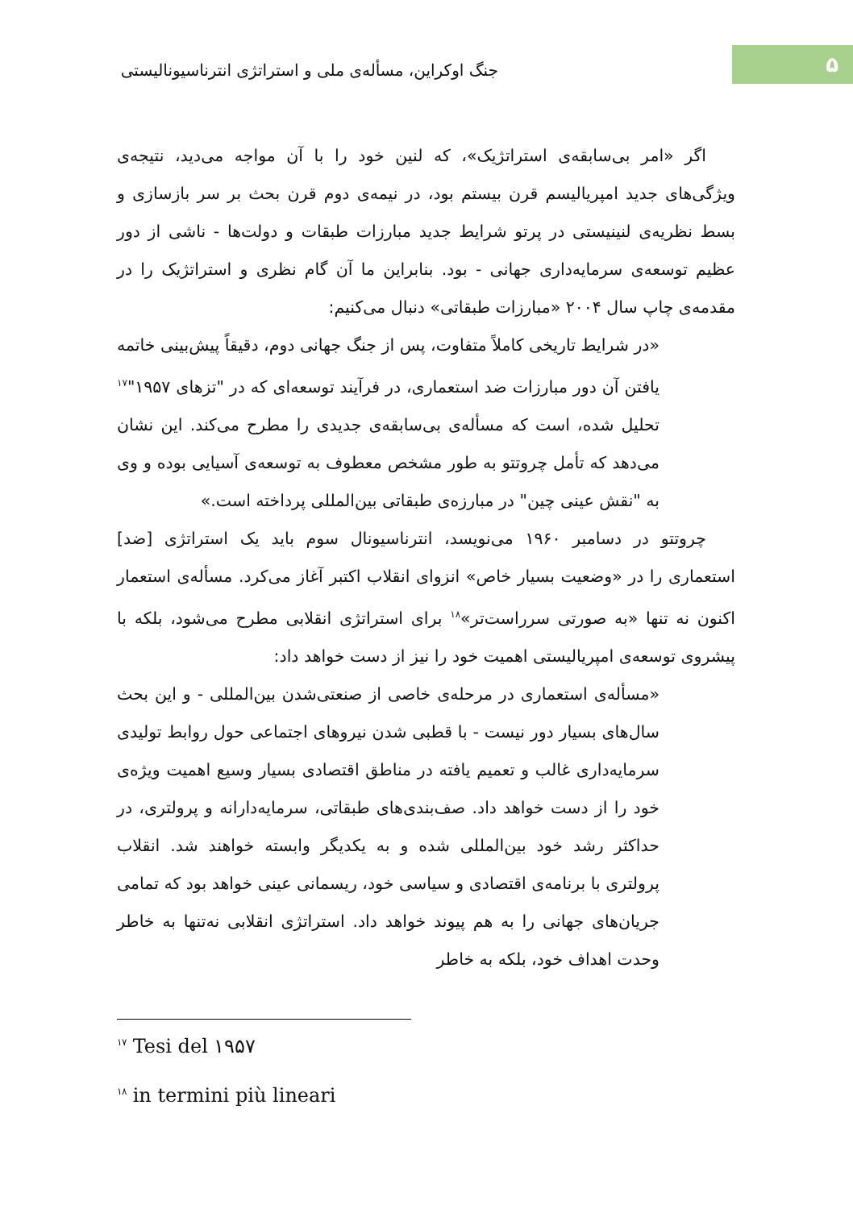۵
جنگ اوکراین، مسأله‌ی ملی و استراتژی انترناسیونالیستی
اگر «امر بی‌سابقه‌ی استراتژیک»، که لنین خود را با آن مواجه می‌دید، نتیجه‌ی ویژگی‌های جدید امپریالیسم قرن بیستم بود، در نیمه‌ی دوم قرن بحث بر سر بازسازی و بسط نظریه‌ی لنینیستی در پرتو شرایط جدید مبارزات طبقات و دولت‌ها - ناشی از دور عظیم توسعه‌ی سرمایه‌داری جهانی - بود. بنابراین ما آن گام نظری و استراتژیک را در مقدمه‌ی چاپ سال ۲۰۰۴ «مبارزات طبقاتی» دنبال می‌کنیم:
«در شرایط تاریخی کاملاً متفاوت، پس از جنگ جهانی دوم، دقیقاً پیش‌بینی خاتمه یافتن آن دور مبارزات ضد استعماری، در فرآیند توسعه‌ای که در "تزهای ۱۹۵۷"<sup>۱۷</sup> تحلیل شده، است که مسأله‌ی بی‌سابقه‌ی جدیدی را مطرح می‌کند. این نشان می‌دهد که تأمل چروتتو به طور مشخص معطوف به توسعه‌ی آسیایی بوده و وی به "نقش عینی چین" در مبارزه‌ی طبقاتی بین‌المللی پرداخته است.»
چروتتو در دسامبر ۱۹۶۰ می‌نویسد، انترناسیونال سوم باید یک استراتژی [ضد] استعماری را در «وضعیت بسیار خاص» انزوای انقلاب اکتبر آغاز می‌کرد. مسأله‌ی استعمار اکنون نه تنها «به صورتی سرراست‌تر»<sup>۱۸</sup> برای استراتژی انقلابی مطرح می‌شود، بلکه با پیشروی توسعه‌ی امپریالیستی اهمیت خود را نیز از دست خواهد داد:
«مسأله‌ی استعماری در مرحله‌ی خاصی از صنعتی‌شدن بین‌المللی - و این بحث سال‌های بسیار دور نیست - با قطبی شدن نیروهای اجتماعی حول روابط تولیدی سرمایه‌داری غالب و تعمیم یافته در مناطق اقتصادی بسیار وسیع اهمیت ویژه‌ی خود را از دست خواهد داد. صف‌بندی‌های طبقاتی، سرمایه‌دارانه و پرولتری، در حداکثر رشد خود بین‌المللی شده و به یکدیگر وابسته خواهند شد. انقلاب پرولتری با برنامه‌ی اقتصادی و سیاسی خود، ریسمانی عینی خواهد بود که تمامی جریان‌های جهانی را به هم پیوند خواهد داد. استراتژی انقلابی نه‌تنها به خاطر وحدت اهداف خود، بلکه به خاطر
<sup>۱۷</sup> Tesi del ۱۹۵۷
<sup>۱۸</sup> in termini più lineari